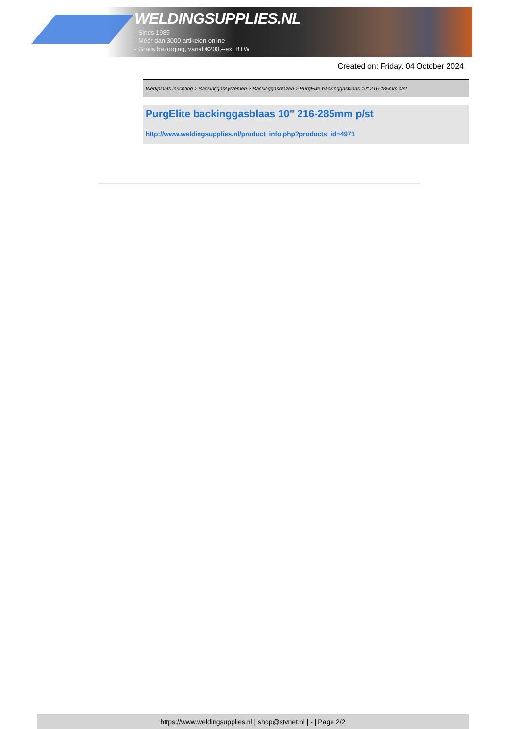WELDINGSUPPLIES.NL
- Sinds 1985
- Méér dan 3000 artikelen online
- Gratis bezorging, vanaf €200,--ex. BTW
Created on: Friday, 04 October 2024
Werkplaats inrichting > Backinggassystemen > Backinggasblazen > PurgElite backinggasblaas 10" 216-285mm p/st
PurgElite backinggasblaas 10" 216-285mm p/st
http://www.weldingsupplies.nl/product_info.php?products_id=4971
https://www.weldingsupplies.nl | shop@stvnet.nl | - | Page 2/2